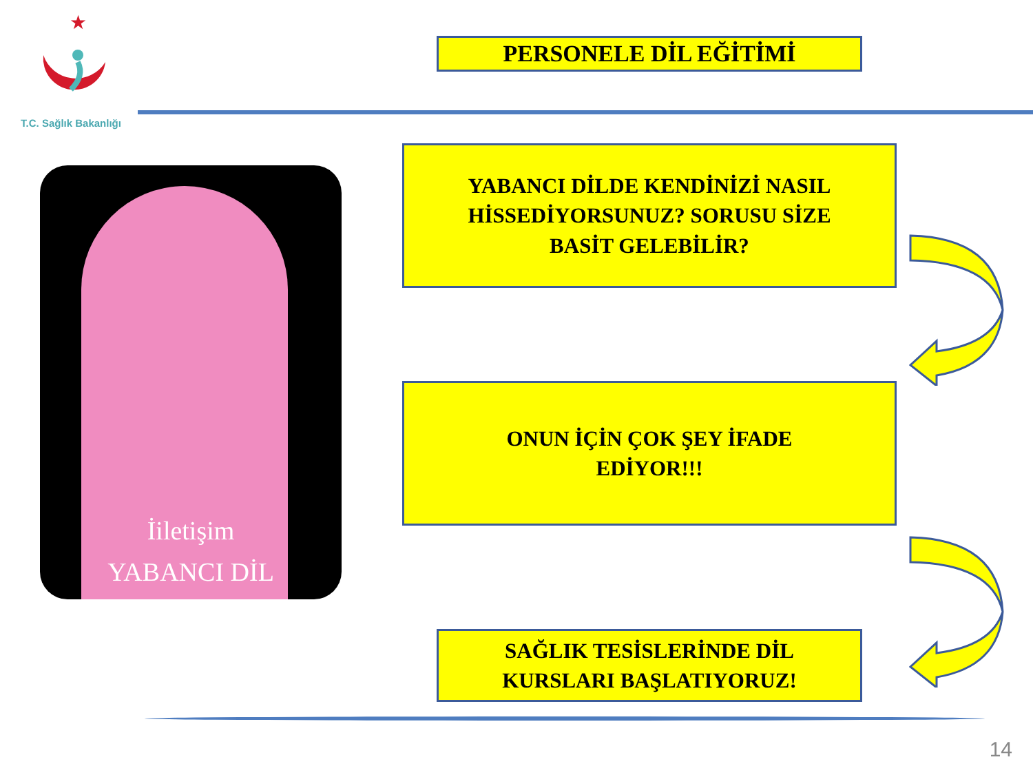★
T.C. Sağlık Bakanlığı
PERSONELE DİL EĞİTİMİ
İiletişim
YABANCI DİL
YABANCI DİLDE KENDİNİZİ NASIL
HİSSEDİYORSUNUZ? SORUSU SİZE
BASİT GELEBİLİR?
ONUN İÇİN ÇOK ŞEY İFADE
EDİYOR!!!
SAĞLIK TESİSLERİNDE DİL
KURSLARI BAŞLATIYORUZ!
14